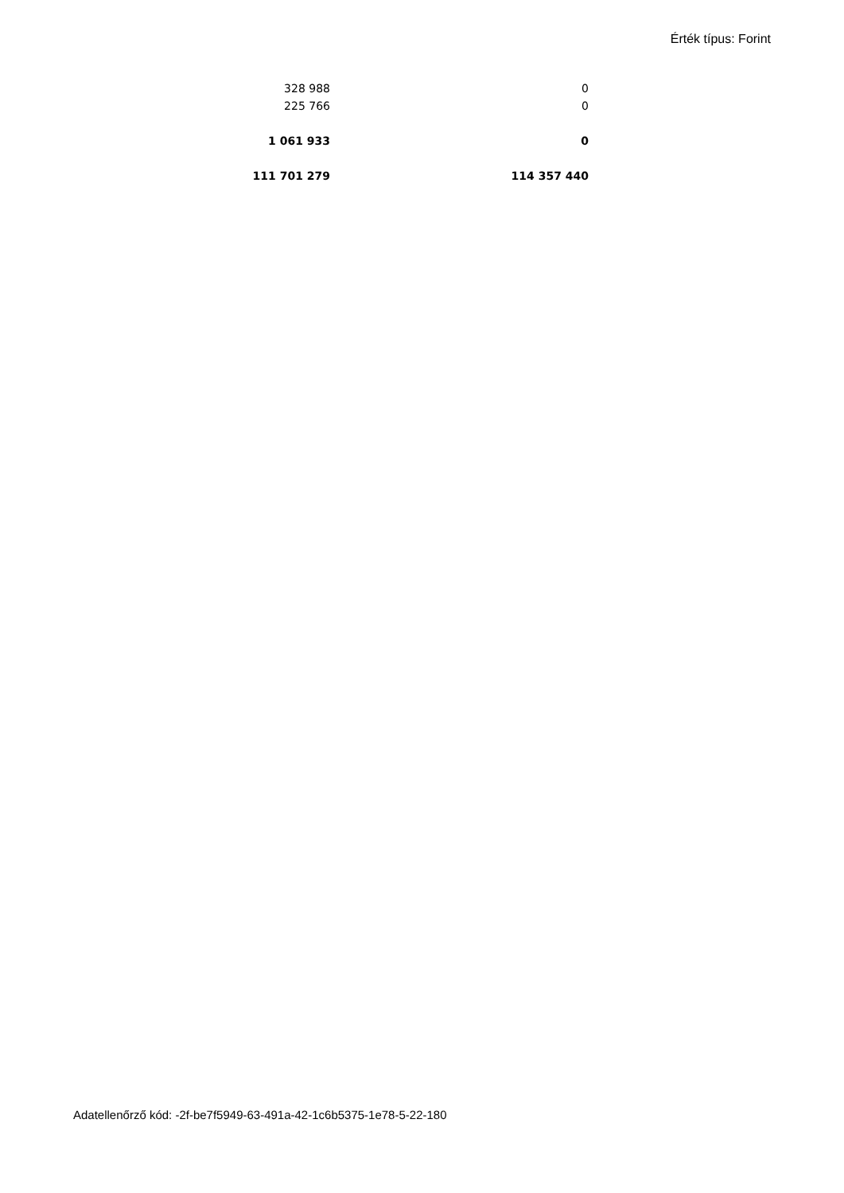Érték típus: Forint
| 328 988 | 0 |
| 225 766 | 0 |
| 1 061 933 | 0 |
| 111 701 279 | 114 357 440 |
Adatellenőrző kód: -2f-be7f5949-63-491a-42-1c6b5375-1e78-5-22-180